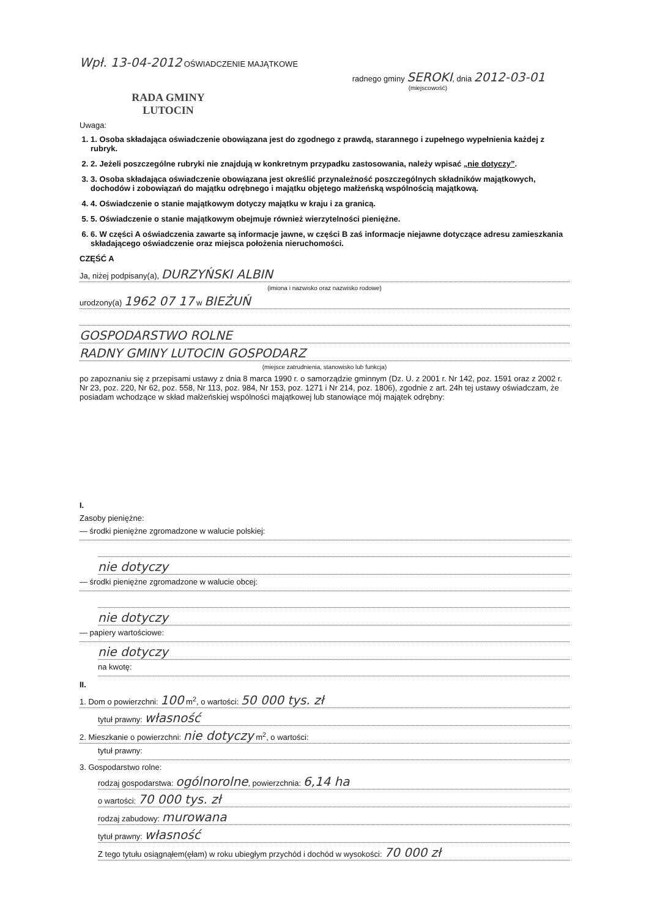Wpł. 13-04-2012 OŚWIADCZENIE MAJĄTKOWE
radnego gminy SEROKI, dnia 2012-03-01
(miejscowość)
RADA GMINY
LUTOCIN
Uwaga:
1. 1. Osoba składająca oświadczenie obowiązana jest do zgodnego z prawdą, starannego i zupełnego wypełnienia każdej z rubryk.
2. 2. Jeżeli poszczególne rubryki nie znajdują w konkretnym przypadku zastosowania, należy wpisać „nie dotyczy”.
3. 3. Osoba składająca oświadczenie obowiązana jest określić przynależność poszczególnych składników majątkowych, dochodów i zobowiązań do majątku odrębnego i majątku objętego małżeńską wspólnością majątkową.
4. 4. Oświadczenie o stanie majątkowym dotyczy majątku w kraju i za granicą.
5. 5. Oświadczenie o stanie majątkowym obejmuje również wierzytelności pieniężne.
6. 6. W części A oświadczenia zawarte są informacje jawne, w części B zaś informacje niejawne dotyczące adresu zamieszkania składającego oświadczenie oraz miejsca położenia nieruchomości.
CZĘŚĆ A
Ja, niżej podpisany(a), DURZYŃSKI ALBIN
(imiona i nazwisko oraz nazwisko rodowe)
urodzony(a) 1962 07 17 w BIEŻUŃ
GOSPODARSTWO ROLNE
RADNY GMINY LUTOCIN GOSPODARZ
(miejsce zatrudnienia, stanowisko lub funkcja)
po zapoznaniu się z przepisami ustawy z dnia 8 marca 1990 r. o samorządzie gminnym (Dz. U. z 2001 r. Nr 142, poz. 1591 oraz z 2002 r. Nr 23, poz. 220, Nr 62, poz. 558, Nr 113, poz. 984, Nr 153, poz. 1271 i Nr 214, poz. 1806), zgodnie z art. 24h tej ustawy oświadczam, że posiadam wchodzące w skład małżeńskiej wspólności majątkowej lub stanowiące mój majątek odrębny:
I.
Zasoby pieniężne:
— środki pieniężne zgromadzone w walucie polskiej:
nie dotyczy
— środki pieniężne zgromadzone w walucie obcej:
nie dotyczy
— papiery wartościowe:
nie dotyczy
na kwotę:
II.
1. Dom o powierzchni: 100 m<sup>2</sup>, o wartości: 50 000 tys. zł
tytuł prawny: własność
2. Mieszkanie o powierzchni: nie dotyczy m<sup>2</sup>, o wartości:
tytuł prawny:
3. Gospodarstwo rolne:
rodzaj gospodarstwa: ogólnorolne, powierzchnia: 6,14 ha
o wartości: 70 000 tys. zł
rodzaj zabudowy: murowana
tytuł prawny: własność
Z tego tytułu osiągnąłem(ęłam) w roku ubiegłym przychód i dochód w wysokości: 70 000 zł